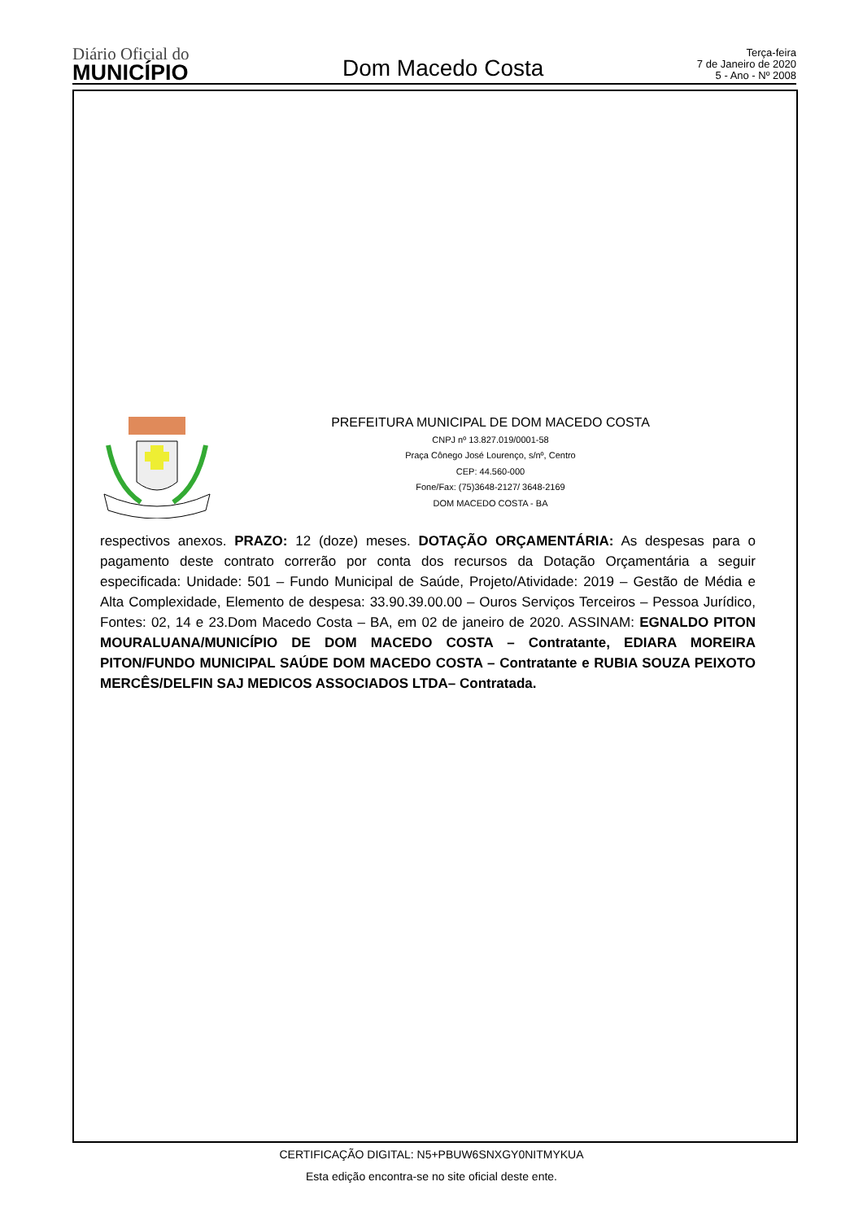Diário Oficial do
MUNICÍPIO
Dom Macedo Costa
Terça-feira
7 de Janeiro de 2020
5 - Ano - Nº 2008
PREFEITURA MUNICIPAL DE DOM MACEDO COSTA
CNPJ nº 13.827.019/0001-58
Praça Cônego José Lourenço, s/nº, Centro
CEP: 44.560-000
Fone/Fax: (75)3648-2127/ 3648-2169
DOM MACEDO COSTA - BA
respectivos anexos. PRAZO: 12 (doze) meses. DOTAÇÃO ORÇAMENTÁRIA: As despesas para o pagamento deste contrato correrão por conta dos recursos da Dotação Orçamentária a seguir especificada: Unidade: 501 – Fundo Municipal de Saúde, Projeto/Atividade: 2019 – Gestão de Média e Alta Complexidade, Elemento de despesa: 33.90.39.00.00 – Ouros Serviços Terceiros – Pessoa Jurídico, Fontes: 02, 14 e 23.Dom Macedo Costa – BA, em 02 de janeiro de 2020. ASSINAM: EGNALDO PITON MOURALUANA/MUNICÍPIO DE DOM MACEDO COSTA – Contratante, EDIARA MOREIRA PITON/FUNDO MUNICIPAL SAÚDE DOM MACEDO COSTA – Contratante e RUBIA SOUZA PEIXOTO MERCÊS/DELFIN SAJ MEDICOS ASSOCIADOS LTDA– Contratada.
CERTIFICAÇÃO DIGITAL: N5+PBUW6SNXGY0NITMYKUA
Esta edição encontra-se no site oficial deste ente.